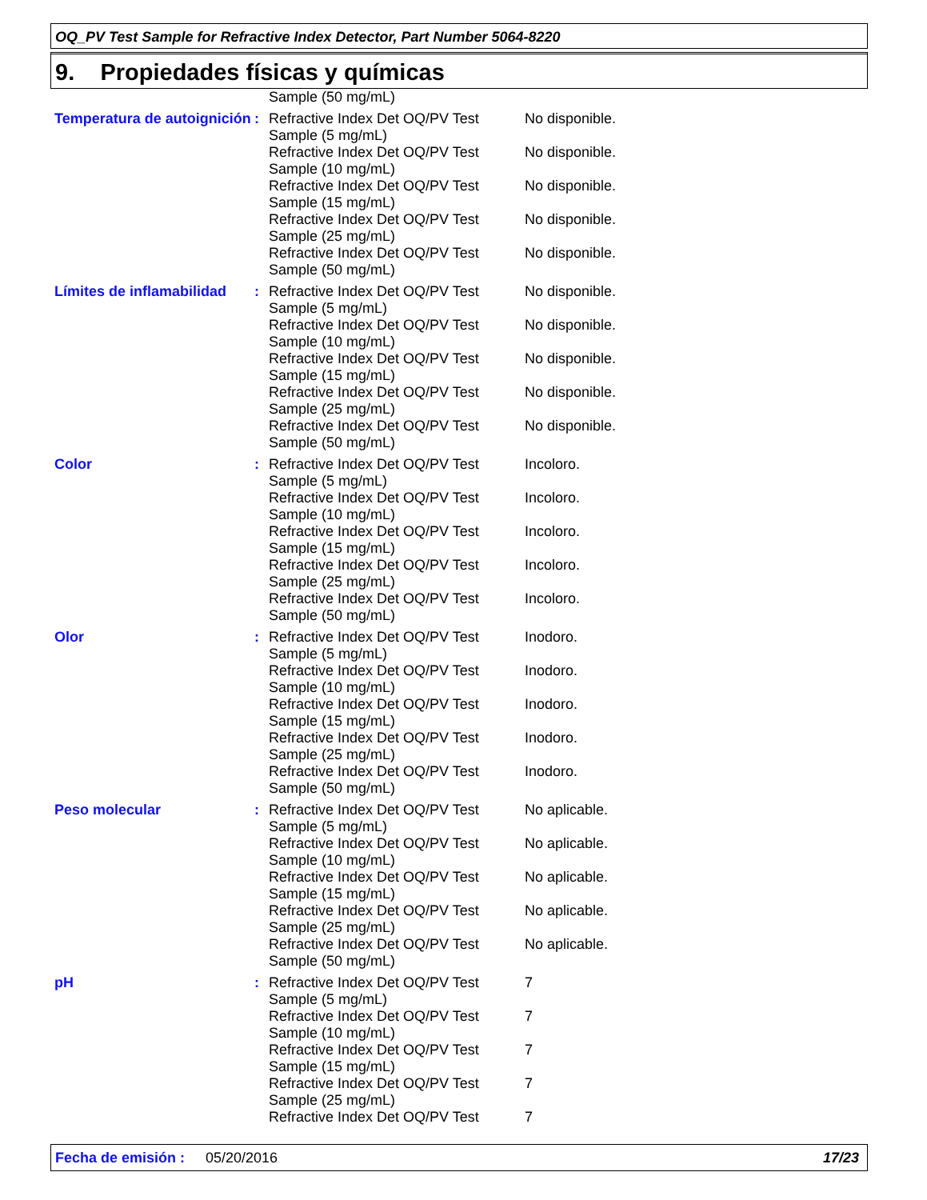OQ_PV Test Sample for Refractive Index Detector, Part Number 5064-8220
9. Propiedades físicas y químicas
| | | Sample (50 mg/mL) | |
| Temperatura de autoignición | : | Refractive Index Det OQ/PV Test Sample (5 mg/mL) | No disponible. |
| | | Refractive Index Det OQ/PV Test Sample (10 mg/mL) | No disponible. |
| | | Refractive Index Det OQ/PV Test Sample (15 mg/mL) | No disponible. |
| | | Refractive Index Det OQ/PV Test Sample (25 mg/mL) | No disponible. |
| | | Refractive Index Det OQ/PV Test Sample (50 mg/mL) | No disponible. |
| Límites de inflamabilidad | : | Refractive Index Det OQ/PV Test Sample (5 mg/mL) | No disponible. |
| | | Refractive Index Det OQ/PV Test Sample (10 mg/mL) | No disponible. |
| | | Refractive Index Det OQ/PV Test Sample (15 mg/mL) | No disponible. |
| | | Refractive Index Det OQ/PV Test Sample (25 mg/mL) | No disponible. |
| | | Refractive Index Det OQ/PV Test Sample (50 mg/mL) | No disponible. |
| Color | : | Refractive Index Det OQ/PV Test Sample (5 mg/mL) | Incoloro. |
| | | Refractive Index Det OQ/PV Test Sample (10 mg/mL) | Incoloro. |
| | | Refractive Index Det OQ/PV Test Sample (15 mg/mL) | Incoloro. |
| | | Refractive Index Det OQ/PV Test Sample (25 mg/mL) | Incoloro. |
| | | Refractive Index Det OQ/PV Test Sample (50 mg/mL) | Incoloro. |
| Olor | : | Refractive Index Det OQ/PV Test Sample (5 mg/mL) | Inodoro. |
| | | Refractive Index Det OQ/PV Test Sample (10 mg/mL) | Inodoro. |
| | | Refractive Index Det OQ/PV Test Sample (15 mg/mL) | Inodoro. |
| | | Refractive Index Det OQ/PV Test Sample (25 mg/mL) | Inodoro. |
| | | Refractive Index Det OQ/PV Test Sample (50 mg/mL) | Inodoro. |
| Peso molecular | : | Refractive Index Det OQ/PV Test Sample (5 mg/mL) | No aplicable. |
| | | Refractive Index Det OQ/PV Test Sample (10 mg/mL) | No aplicable. |
| | | Refractive Index Det OQ/PV Test Sample (15 mg/mL) | No aplicable. |
| | | Refractive Index Det OQ/PV Test Sample (25 mg/mL) | No aplicable. |
| | | Refractive Index Det OQ/PV Test Sample (50 mg/mL) | No aplicable. |
| pH | : | Refractive Index Det OQ/PV Test Sample (5 mg/mL) | 7 |
| | | Refractive Index Det OQ/PV Test Sample (10 mg/mL) | 7 |
| | | Refractive Index Det OQ/PV Test Sample (15 mg/mL) | 7 |
| | | Refractive Index Det OQ/PV Test Sample (25 mg/mL) | 7 |
| | | Refractive Index Det OQ/PV Test | 7 |
Fecha de emisión : 05/20/2016 17/23